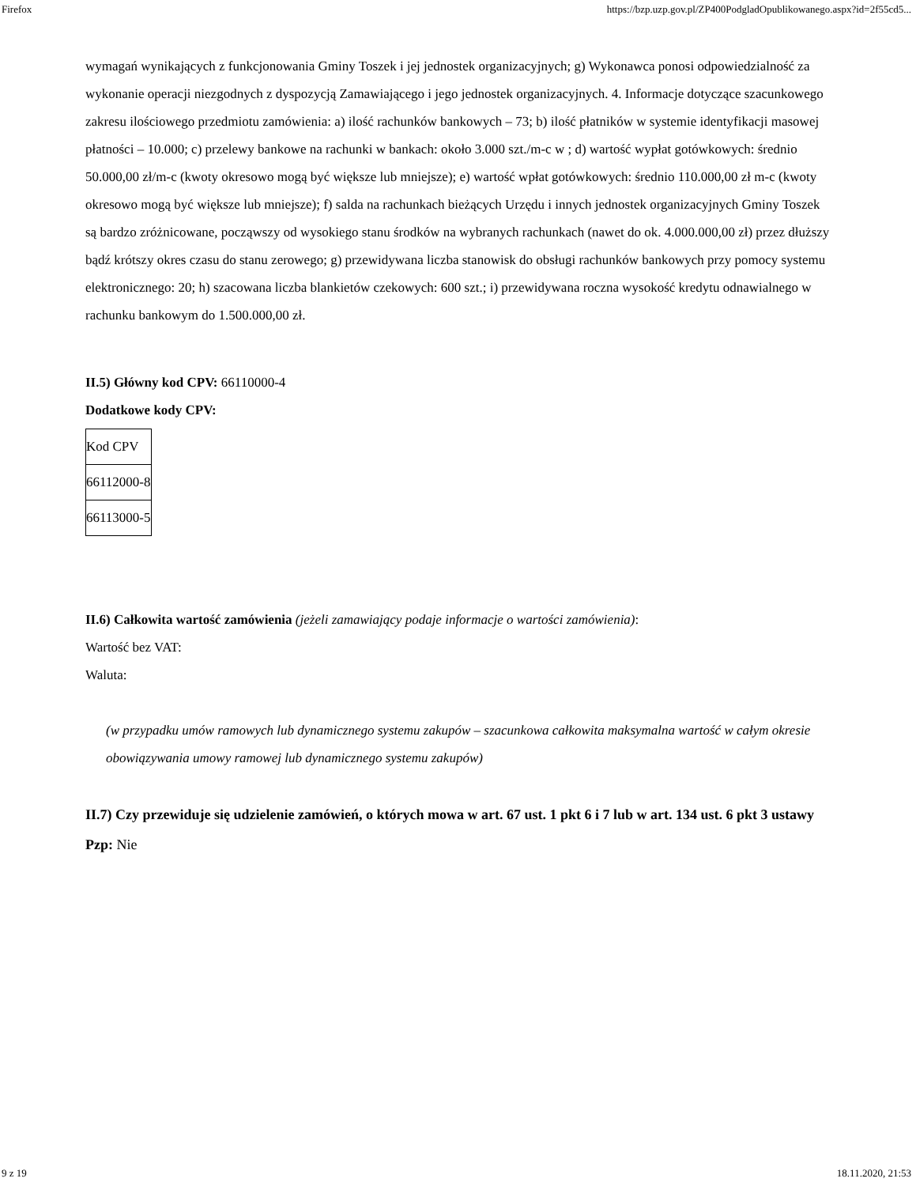Firefox https://bzp.uzp.gov.pl/ZP400PodgladOpublikowanego.aspx?id=2f55cd5...
wymagań wynikających z funkcjonowania Gminy Toszek i jej jednostek organizacyjnych; g) Wykonawca ponosi odpowiedzialność za wykonanie operacji niezgodnych z dyspozycją Zamawiającego i jego jednostek organizacyjnych. 4. Informacje dotyczące szacunkowego zakresu ilościowego przedmiotu zamówienia: a) ilość rachunków bankowych – 73; b) ilość płatników w systemie identyfikacji masowej płatności – 10.000; c) przelewy bankowe na rachunki w bankach: około 3.000 szt./m-c w ; d) wartość wypłat gotówkowych: średnio 50.000,00 zł/m-c (kwoty okresowo mogą być większe lub mniejsze); e) wartość wpłat gotówkowych: średnio 110.000,00 zł m-c (kwoty okresowo mogą być większe lub mniejsze); f) salda na rachunkach bieżących Urzędu i innych jednostek organizacyjnych Gminy Toszek są bardzo zróżnicowane, począwszy od wysokiego stanu środków na wybranych rachunkach (nawet do ok. 4.000.000,00 zł) przez dłuższy bądź krótszy okres czasu do stanu zerowego; g) przewidywana liczba stanowisk do obsługi rachunków bankowych przy pomocy systemu elektronicznego: 20; h) szacowana liczba blankietów czekowych: 600 szt.; i) przewidywana roczna wysokość kredytu odnawialnego w rachunku bankowym do 1.500.000,00 zł.
II.5) Główny kod CPV: 66110000-4
Dodatkowe kody CPV:
| Kod CPV |
| 66112000-8 |
| 66113000-5 |
II.6) Całkowita wartość zamówienia (jeżeli zamawiający podaje informacje o wartości zamówienia):
Wartość bez VAT:
Waluta:
(w przypadku umów ramowych lub dynamicznego systemu zakupów – szacunkowa całkowita maksymalna wartość w całym okresie obowiązywania umowy ramowej lub dynamicznego systemu zakupów)
II.7) Czy przewiduje się udzielenie zamówień, o których mowa w art. 67 ust. 1 pkt 6 i 7 lub w art. 134 ust. 6 pkt 3 ustawy Pzp: Nie
9 z 19 18.11.2020, 21:53